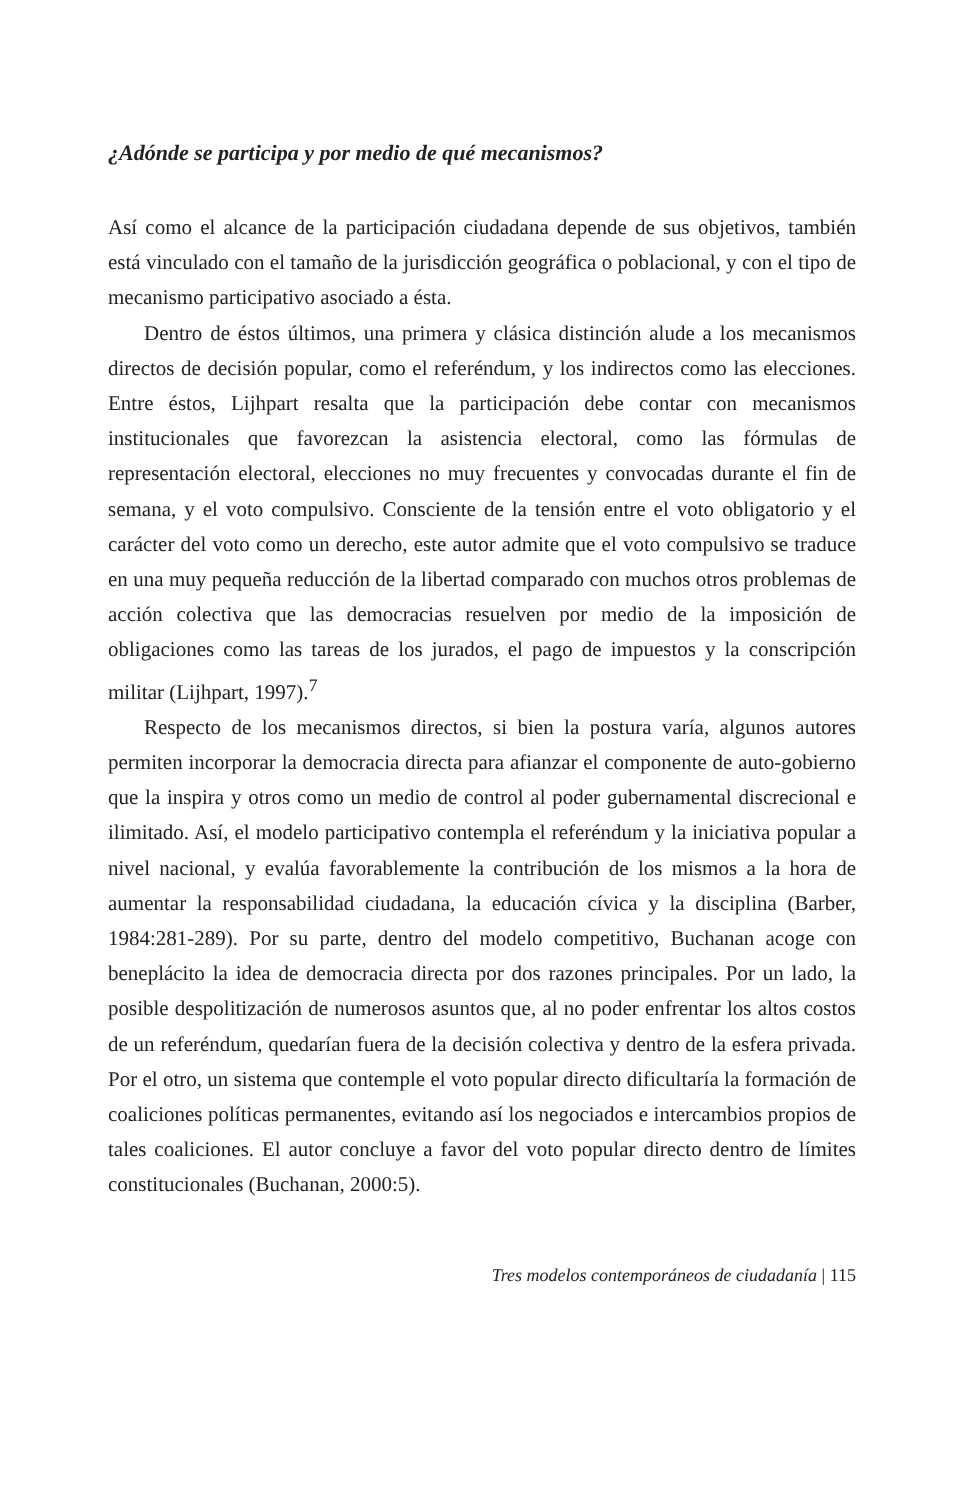¿Adónde se participa y por medio de qué mecanismos?
Así como el alcance de la participación ciudadana depende de sus objetivos, también está vinculado con el tamaño de la jurisdicción geográfica o poblacional, y con el tipo de mecanismo participativo asociado a ésta.
Dentro de éstos últimos, una primera y clásica distinción alude a los mecanismos directos de decisión popular, como el referéndum, y los indirectos como las elecciones. Entre éstos, Lijhpart resalta que la participación debe contar con mecanismos institucionales que favorezcan la asistencia electoral, como las fórmulas de representación electoral, elecciones no muy frecuentes y convocadas durante el fin de semana, y el voto compulsivo. Consciente de la tensión entre el voto obligatorio y el carácter del voto como un derecho, este autor admite que el voto compulsivo se traduce en una muy pequeña reducción de la libertad comparado con muchos otros problemas de acción colectiva que las democracias resuelven por medio de la imposición de obligaciones como las tareas de los jurados, el pago de impuestos y la conscripción militar (Lijhpart, 1997).<sup>7</sup>
Respecto de los mecanismos directos, si bien la postura varía, algunos autores permiten incorporar la democracia directa para afianzar el componente de auto-gobierno que la inspira y otros como un medio de control al poder gubernamental discrecional e ilimitado. Así, el modelo participativo contempla el referéndum y la iniciativa popular a nivel nacional, y evalúa favorablemente la contribución de los mismos a la hora de aumentar la responsabilidad ciudadana, la educación cívica y la disciplina (Barber, 1984:281-289). Por su parte, dentro del modelo competitivo, Buchanan acoge con beneplácito la idea de democracia directa por dos razones principales. Por un lado, la posible despolitización de numerosos asuntos que, al no poder enfrentar los altos costos de un referéndum, quedarían fuera de la decisión colectiva y dentro de la esfera privada. Por el otro, un sistema que contemple el voto popular directo dificultaría la formación de coaliciones políticas permanentes, evitando así los negociados e intercambios propios de tales coaliciones. El autor concluye a favor del voto popular directo dentro de límites constitucionales (Buchanan, 2000:5).
Tres modelos contemporáneos de ciudadanía | 115